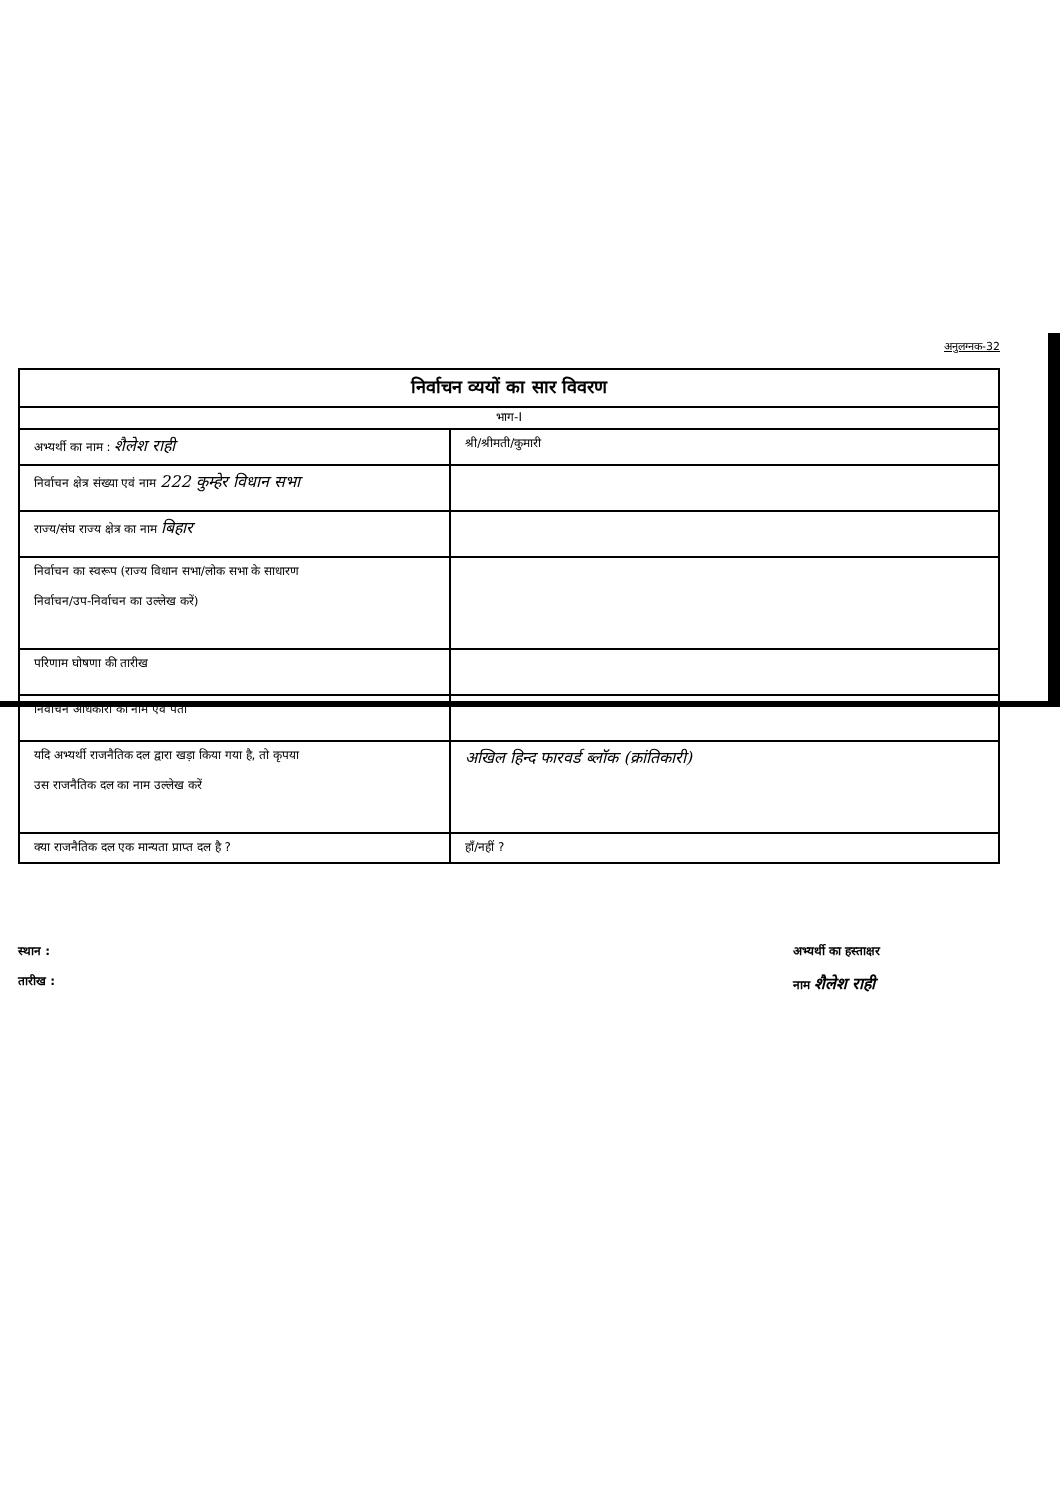अनुलग्नक-32
| निर्वाचन व्ययों का सार विवरण | |
| --- | --- |
| भाग-I | |
| अभ्यर्थी का नाम : शैलेश राही | श्री/श्रीमती/कुमारी |
| निर्वाचन क्षेत्र संख्या एवं नाम 222 कुम्हेर विधान सभा | |
| राज्य/संघ राज्य क्षेत्र का नाम बिहार | |
| निर्वाचन का स्वरूप (राज्य विधान सभा/लोक सभा के साधारण निर्वाचन/उप-निर्वाचन का उल्लेख करें) | |
| परिणाम घोषणा की तारीख | |
| निर्वाचन अधिकारी का नाम एवं पता | |
| यदि अभ्यर्थी राजनैतिक दल द्वारा खड़ा किया गया है, तो कृपया उस राजनैतिक दल का नाम उल्लेख करें | अखिल हिन्द फारवर्ड ब्लॉक (क्रांतिकारी) |
| क्या राजनैतिक दल एक मान्यता प्राप्त दल है ? | हाँ/नहीं ? |
स्थान :
तारीख :
अभ्यर्थी का हस्ताक्षर
नाम शैलेश राही